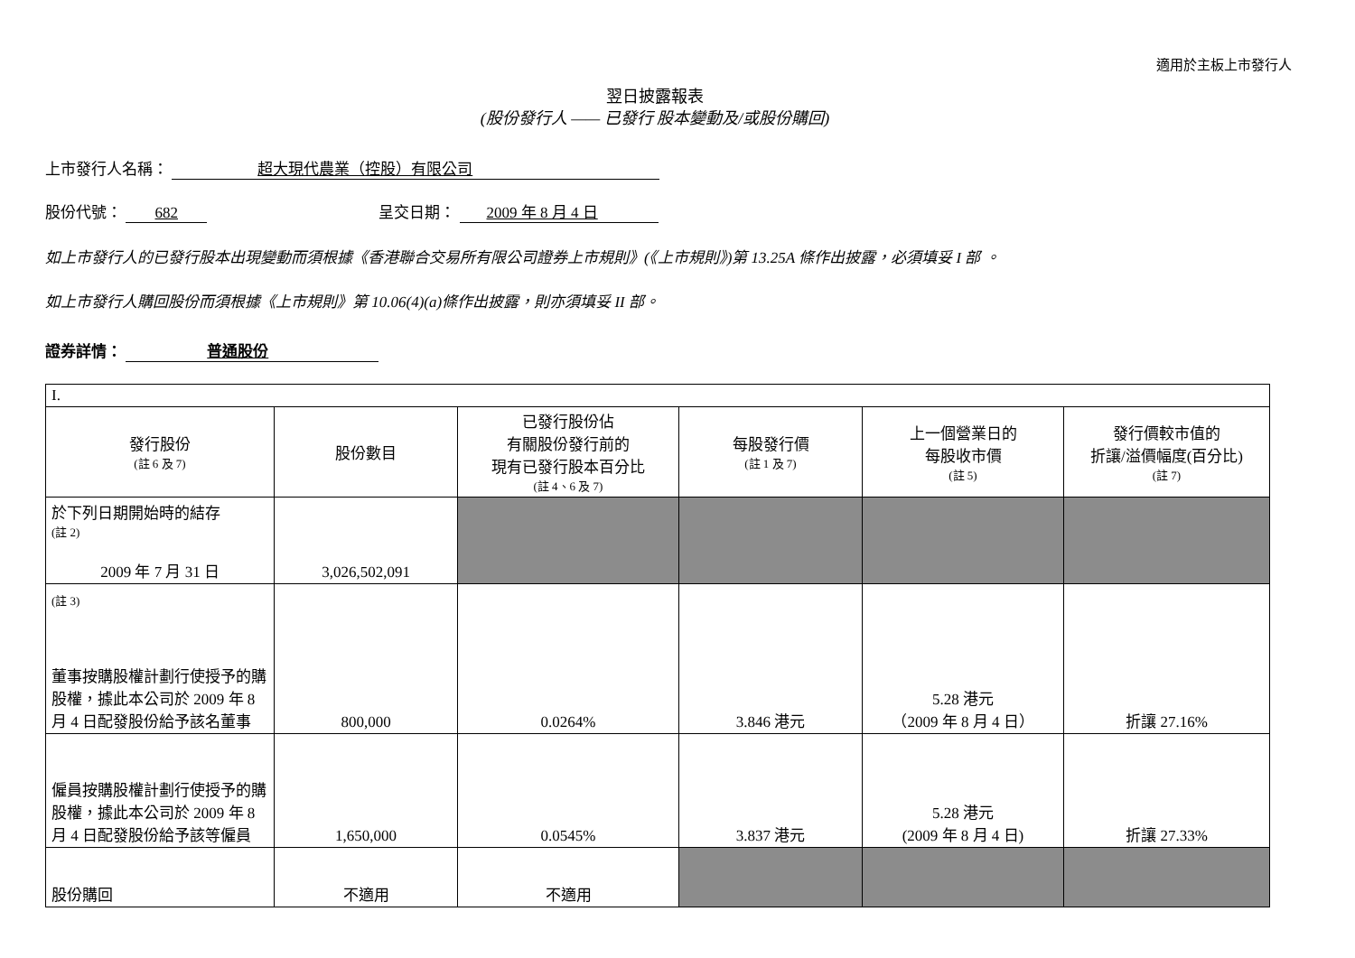適用於主板上市發行人
翌日披露報表
(股份發行人 —— 已發行 股本變動及/或股份購回)
上市發行人名稱： 超大現代農業（控股）有限公司
股份代號： 682 呈交日期： 2009 年 8 月 4 日
如上市發行人的已發行股本出現變動而須根據《香港聯合交易所有限公司證券上市規則》(《上市規則》)第 13.25A 條作出披露，必須填妥 I 部 。
如上市發行人購回股份而須根據《上市規則》第 10.06(4)(a)條作出披露，則亦須填妥 II 部。
證券詳情： 普通股份
| I. | | | | | |
| 發行股份 (註 6 及 7) | 股份數目 | 已發行股份佔 有關股份發行前的 現有已發行股本百分比 (註 4、6 及 7) | 每股發行價 (註 1 及 7) | 上一個營業日的 每股收市價 (註 5) | 發行價較市值的 折讓/溢價幅度(百分比) (註 7) |
| 於下列日期開始時的結存 (註 2) 2009 年 7 月 31 日 | 3,026,502,091 | | | | |
| (註 3) 董事按購股權計劃行使授予的購股權，據此本公司於 2009 年 8 月 4 日配發股份給予該名董事 | 800,000 | 0.0264% | 3.846 港元 | 5.28 港元 （2009 年 8 月 4 日） | 折讓 27.16% |
| 僱員按購股權計劃行使授予的購股權，據此本公司於 2009 年 8 月 4 日配發股份給予該等僱員 | 1,650,000 | 0.0545% | 3.837 港元 | 5.28 港元 (2009 年 8 月 4 日) | 折讓 27.33% |
| 股份購回 | 不適用 | 不適用 | | | |